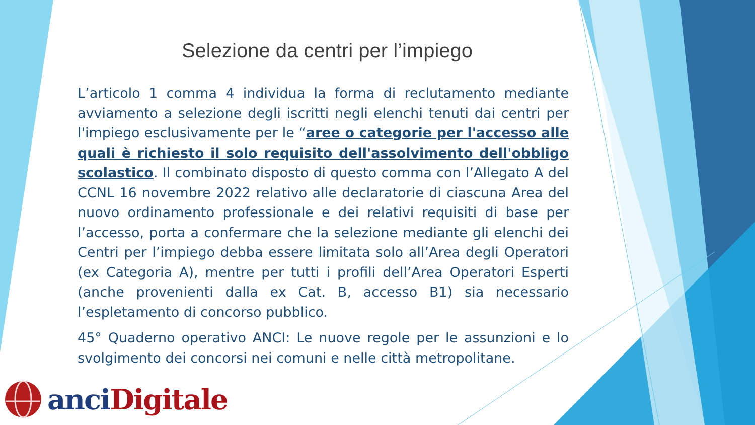Selezione da centri per l’impiego
L’articolo 1 comma 4 individua la forma di reclutamento mediante avviamento a selezione degli iscritti negli elenchi tenuti dai centri per l'impiego esclusivamente per le “aree o categorie per l'accesso alle quali è richiesto il solo requisito dell'assolvimento dell'obbligo scolastico. Il combinato disposto di questo comma con l’Allegato A del CCNL 16 novembre 2022 relativo alle declaratorie di ciascuna Area del nuovo ordinamento professionale e dei relativi requisiti di base per l’accesso, porta a confermare che la selezione mediante gli elenchi dei Centri per l’impiego debba essere limitata solo all’Area degli Operatori (ex Categoria A), mentre per tutti i profili dell’Area Operatori Esperti (anche provenienti dalla ex Cat. B, accesso B1) sia necessario l’espletamento di concorso pubblico.
45° Quaderno operativo ANCI: Le nuove regole per le assunzioni e lo svolgimento dei concorsi nei comuni e nelle città metropolitane.
anciDigitale